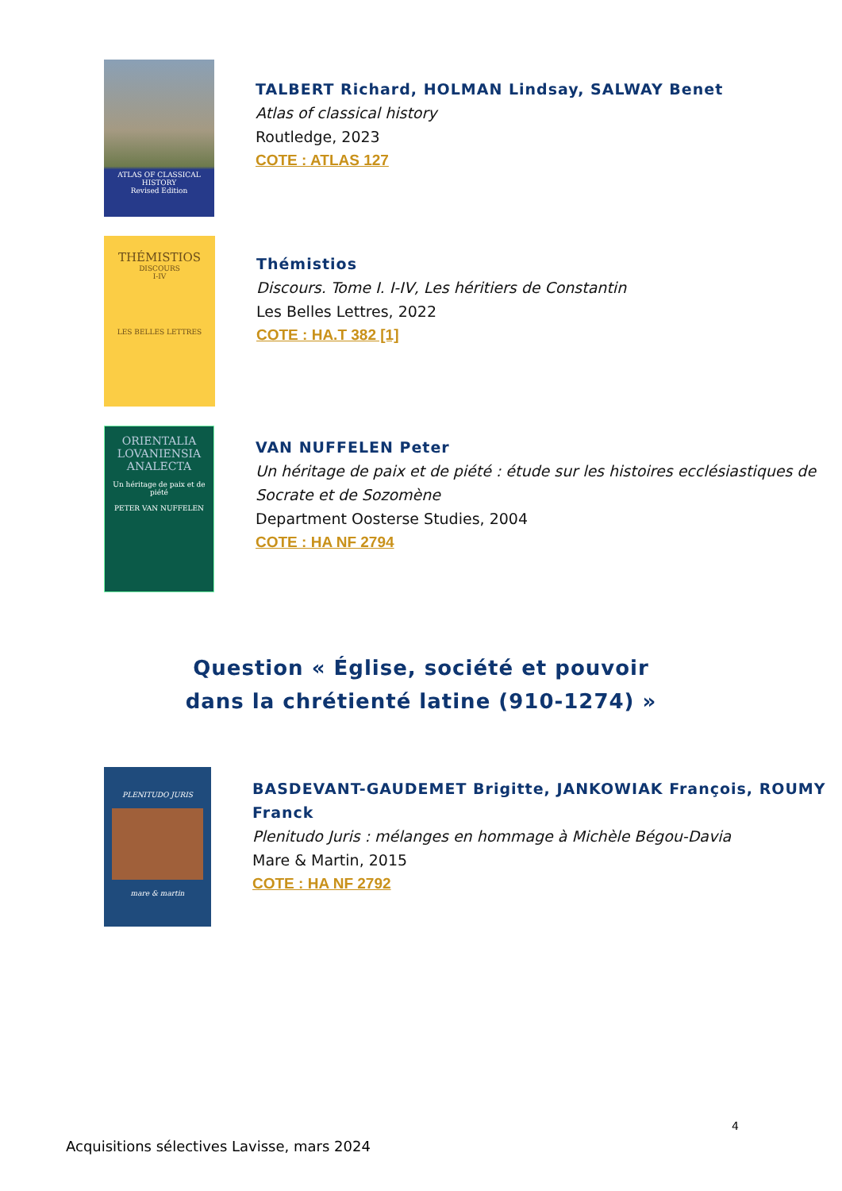ATLAS OF CLASSICAL HISTORY
Revised Edition
TALBERT Richard, HOLMAN Lindsay, SALWAY Benet
Atlas of classical history
Routledge, 2023
COTE : ATLAS 127
THÉMISTIOS
DISCOURS
I-IV
LES BELLES LETTRES
Thémistios
Discours. Tome I. I-IV, Les héritiers de Constantin
Les Belles Lettres, 2022
COTE : HA.T 382 [1]
ORIENTALIA LOVANIENSIA ANALECTA
Un héritage de paix et de piété
PETER VAN NUFFELEN
VAN NUFFELEN Peter
Un héritage de paix et de piété : étude sur les histoires ecclésiastiques de Socrate et de Sozomène
Department Oosterse Studies, 2004
COTE : HA NF 2794
Question « Église, société et pouvoir
dans la chrétienté latine (910-1274) »
PLENITUDO JURIS
mare & martin
BASDEVANT-GAUDEMET Brigitte, JANKOWIAK François, ROUMY Franck
Plenitudo Juris : mélanges en hommage à Michèle Bégou-Davia
Mare & Martin, 2015
COTE : HA NF 2792
4
Acquisitions sélectives Lavisse, mars 2024